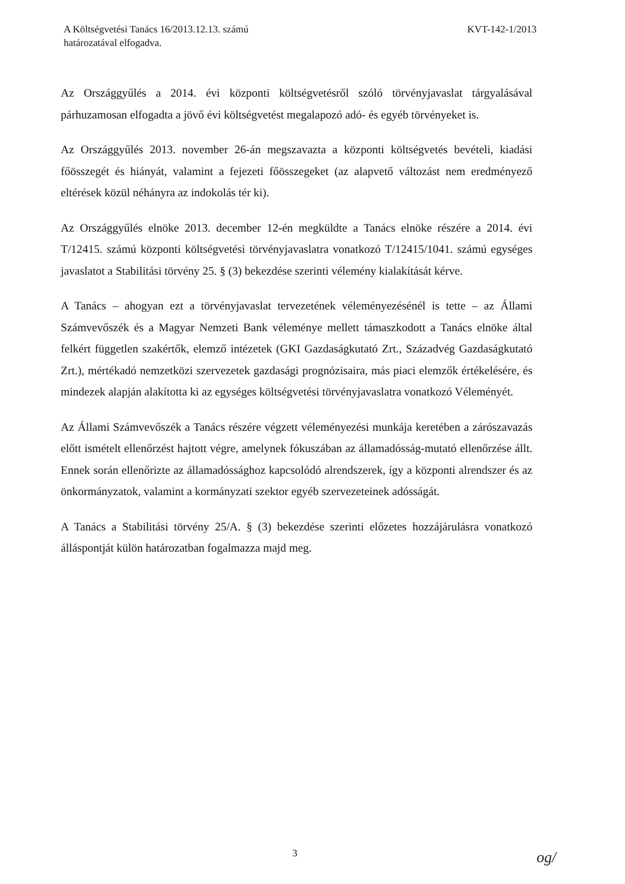A Költségvetési Tanács 16/2013.12.13. számú
határozatával elfogadva.
KVT-142-1/2013
Az Országgyűlés a 2014. évi központi költségvetésről szóló törvényjavaslat tárgyalásával párhuzamosan elfogadta a jövő évi költségvetést megalapozó adó- és egyéb törvényeket is.
Az Országgyűlés 2013. november 26-án megszavazta a központi költségvetés bevételi, kiadási főösszegét és hiányát, valamint a fejezeti főösszegeket (az alapvető változást nem eredményező eltérések közül néhányra az indokolás tér ki).
Az Országgyűlés elnöke 2013. december 12-én megküldte a Tanács elnöke részére a 2014. évi T/12415. számú központi költségvetési törvényjavaslatra vonatkozó T/12415/1041. számú egységes javaslatot a Stabilitási törvény 25. § (3) bekezdése szerinti vélemény kialakítását kérve.
A Tanács – ahogyan ezt a törvényjavaslat tervezetének véleményezésénél is tette – az Állami Számvevőszék és a Magyar Nemzeti Bank véleménye mellett támaszkodott a Tanács elnöke által felkért független szakértők, elemző intézetek (GKI Gazdaságkutató Zrt., Századvég Gazdaságkutató Zrt.), mértékadó nemzetközi szervezetek gazdasági prognózisaira, más piaci elemzők értékelésére, és mindezek alapján alakította ki az egységes költségvetési törvényjavaslatra vonatkozó Véleményét.
Az Állami Számvevőszék a Tanács részére végzett véleményezési munkája keretében a zárószavazás előtt ismételt ellenőrzést hajtott végre, amelynek fókuszában az államadósság-mutató ellenőrzése állt. Ennek során ellenőrizte az államadóssághoz kapcsolódó alrendszerek, így a központi alrendszer és az önkormányzatok, valamint a kormányzati szektor egyéb szervezeteinek adósságát.
A Tanács a Stabilitási törvény 25/A. § (3) bekezdése szerinti előzetes hozzájárulásra vonatkozó álláspontját külön határozatban fogalmazza majd meg.
3 og/